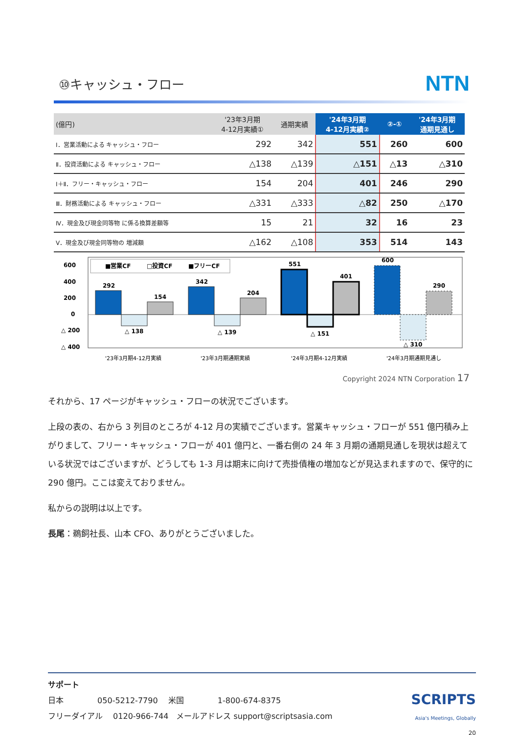⑩キャッシュ・フロー
NTN
| (億円) | '23年3月期 4-12月実績① | 通期実績 | '24年3月期 4-12月実績② | ②-① | '24年3月期 通期見通し |
| --- | --- | --- | --- | --- | --- |
| Ⅰ．営業活動による キャッシュ・フロー | 292 | 342 | 551 | 260 | 600 |
| Ⅱ．投資活動による キャッシュ・フロー | △138 | △139 | △151 | △13 | △310 |
| Ⅰ＋Ⅱ．フリー・キャッシュ・フロー | 154 | 204 | 401 | 246 | 290 |
| Ⅲ．財務活動による キャッシュ・フロー | △331 | △333 | △82 | 250 | △170 |
| Ⅳ．現金及び現金同等物 に係る換算差額等 | 15 | 21 | 32 | 16 | 23 |
| Ⅴ．現金及び現金同等物の 増減額 | △162 | △108 | 353 | 514 | 143 |
600
400
200
0
△ 200
△ 400
■営業CF
□投資CF
■フリーCF
292
△ 138
154
342
△ 139
204
551
△ 151
401
600
△ 310
290
'23年3月期4-12月実績
'23年3月期通期実績
'24年3月期4-12月実績
'24年3月期通期見通し
Copyright 2024 NTN Corporation 17
それから、17 ページがキャッシュ・フローの状況でございます。
上段の表の、右から 3 列目のところが 4-12 月の実績でございます。営業キャッシュ・フローが 551 億円積み上がりまして、フリー・キャッシュ・フローが 401 億円と、一番右側の 24 年 3 月期の通期見通しを現状は超えている状況ではございますが、どうしても 1-3 月は期末に向けて売掛債権の増加などが見込まれますので、保守的に 290 億円。ここは変えておりません。
私からの説明は以上です。
長尾：鵜飼社長、山本 CFO、ありがとうございました。
サポート
日本 　　　　050-5212-7790　 米国　　　　 1-800-674-8375
フリーダイアル　 0120-966-744　メールアドレス support@scriptsasia.com
SCRIPTS
Asia's Meetings, Globally
20